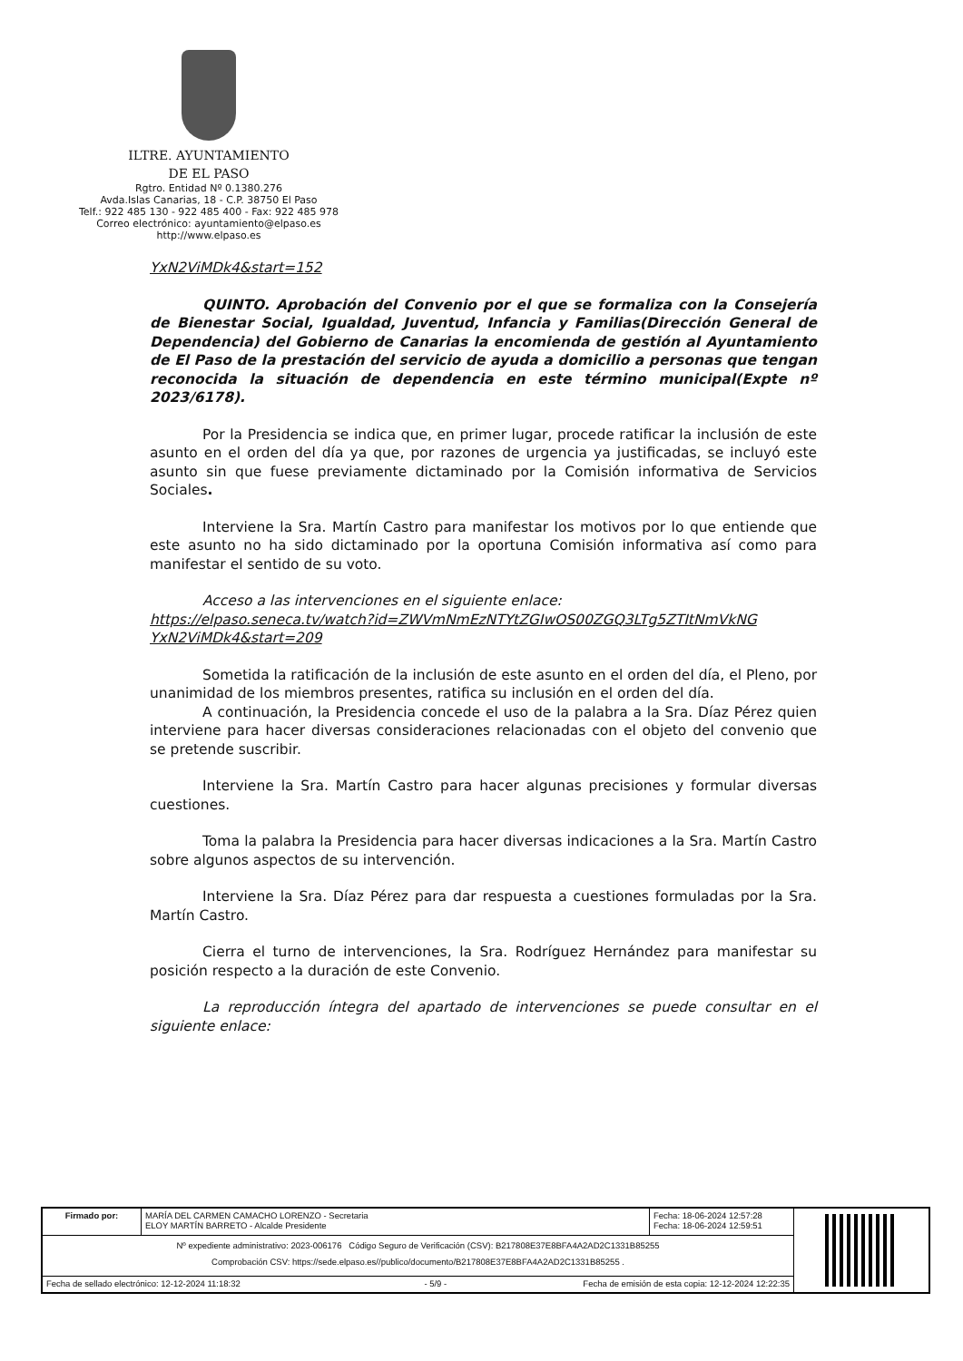ILTRE. AYUNTAMIENTO
DE EL PASO
Rgtro. Entidad Nº 0.1380.276
Avda.Islas Canarias, 18 - C.P. 38750 El Paso
Telf.: 922 485 130 - 922 485 400 - Fax: 922 485 978
Correo electrónico: ayuntamiento@elpaso.es
http://www.elpaso.es
YxN2ViMDk4&start=152
QUINTO. Aprobación del Convenio por el que se formaliza con la Consejería de Bienestar Social, Igualdad, Juventud, Infancia y Familias(Dirección General de Dependencia) del Gobierno de Canarias la encomienda de gestión al Ayuntamiento de El Paso de la prestación del servicio de ayuda a domicilio a personas que tengan reconocida la situación de dependencia en este término municipal(Expte nº 2023/6178).
Por la Presidencia se indica que, en primer lugar, procede ratificar la inclusión de este asunto en el orden del día ya que, por razones de urgencia ya justificadas, se incluyó este asunto sin que fuese previamente dictaminado por la Comisión informativa de Servicios Sociales.
Interviene la Sra. Martín Castro para manifestar los motivos por lo que entiende que este asunto no ha sido dictaminado por la oportuna Comisión informativa así como para manifestar el sentido de su voto.
Acceso a las intervenciones en el siguiente enlace:
https://elpaso.seneca.tv/watch?id=ZWVmNmEzNTYtZGIwOS00ZGQ3LTg5ZTItNmVkNG YxN2ViMDk4&start=209
Sometida la ratificación de la inclusión de este asunto en el orden del día, el Pleno, por unanimidad de los miembros presentes, ratifica su inclusión en el orden del día.
A continuación, la Presidencia concede el uso de la palabra a la Sra. Díaz Pérez quien interviene para hacer diversas consideraciones relacionadas con el objeto del convenio que se pretende suscribir.
Interviene la Sra. Martín Castro para hacer algunas precisiones y formular diversas cuestiones.
Toma la palabra la Presidencia para hacer diversas indicaciones a la Sra. Martín Castro sobre algunos aspectos de su intervención.
Interviene la Sra. Díaz Pérez para dar respuesta a cuestiones formuladas por la Sra. Martín Castro.
Cierra el turno de intervenciones, la Sra. Rodríguez Hernández para manifestar su posición respecto a la duración de este Convenio.
La reproducción íntegra del apartado de intervenciones se puede consultar en el siguiente enlace:
| Firmado por: | MARÍA DEL CARMEN CAMACHO LORENZO - Secretaria ELOY MARTÍN BARRETO - Alcalde Presidente | Fecha: 18-06-2024 12:57:28 Fecha: 18-06-2024 12:59:51 | |
| Nº expediente administrativo: 2023-006176 Código Seguro de Verificación (CSV): B217808E37E8BFA4A2AD2C1331B85255 Comprobación CSV: https://sede.elpaso.es//publico/documento/B217808E37E8BFA4A2AD2C1331B85255 . | | | |
| Fecha de sellado electrónico: 12-12-2024 11:18:32 - 5/9 - Fecha de emisión de esta copia: 12-12-2024 12:22:35 | | | |